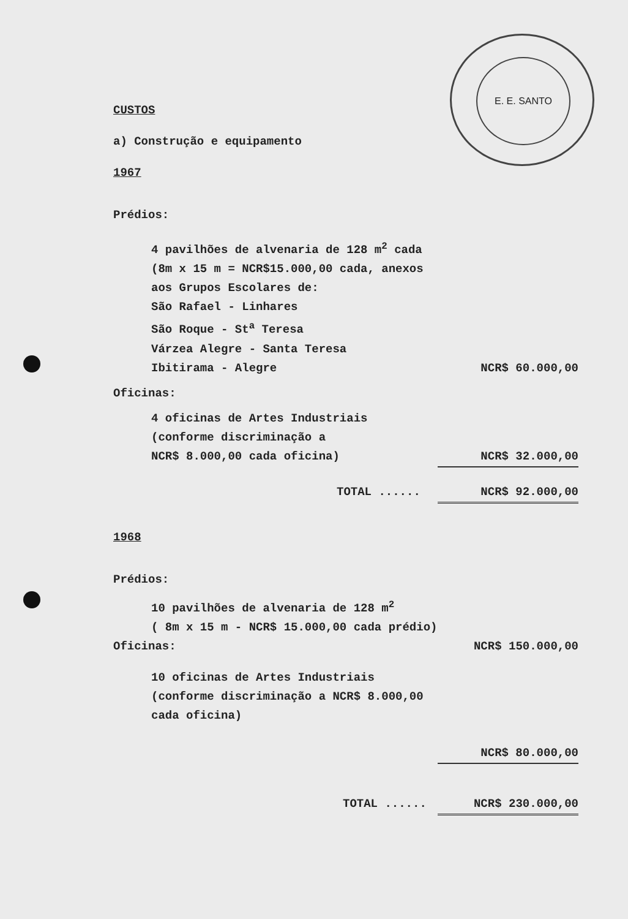E. E. SANTO
CUSTOS
a) Construção e equipamento
1967
Prédios:
4 pavilhões de alvenaria de 128 m<sup>2</sup> cada
(8m x 15 m = NCR$15.000,00 cada, anexos
aos Grupos Escolares de:
São Rafael - Linhares
São Roque - St<sup>a</sup> Teresa
Várzea Alegre - Santa Teresa
Ibitirama - Alegre NCR$ 60.000,00
Oficinas:
4 oficinas de Artes Industriais
(conforme discriminação a
NCR$ 8.000,00 cada oficina) NCR$ 32.000,00
TOTAL ...... NCR$ 92.000,00
1968
Prédios:
10 pavilhões de alvenaria de 128 m<sup>2</sup>
( 8m x 15 m - NCR$ 15.000,00 cada prédio)
Oficinas: NCR$ 150.000,00
10 oficinas de Artes Industriais
(conforme discriminação a NCR$ 8.000,00
cada oficina)
NCR$ 80.000,00
TOTAL ...... NCR$ 230.000,00